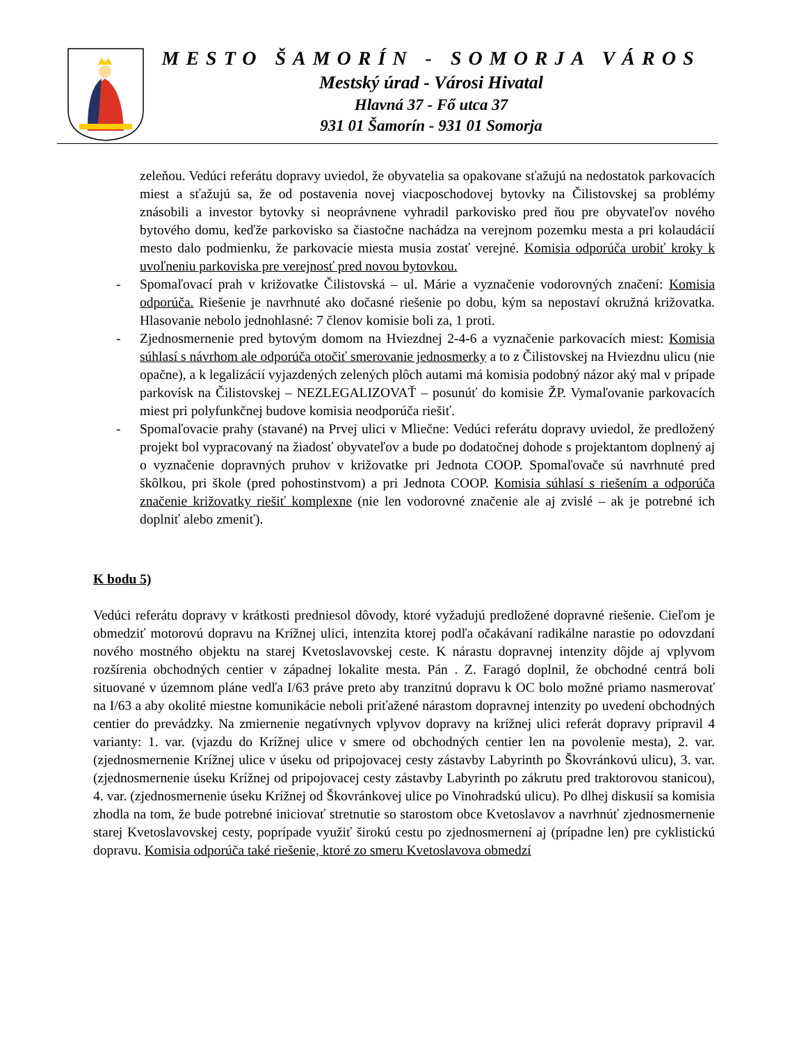MESTO ŠAMORÍN - SOMORJA VÁROS
Mestský úrad - Városi Hivatal
Hlavná 37 - Fő utca 37
931 01 Šamorín - 931 01 Somorja
zeleňou. Vedúci referátu dopravy uviedol, že obyvatelia sa opakovane sťažujú na nedostatok parkovacích miest a sťažujú sa, že od postavenia novej viacposchodovej bytovky na Čilistovskej sa problémy znásobili a investor bytovky si neoprávnene vyhradil parkovisko pred ňou pre obyvateľov nového bytového domu, keďže parkovisko sa čiastočne nachádza na verejnom pozemku mesta a pri kolaudácií mesto dalo podmienku, že parkovacie miesta musia zostať verejné. Komisia odporúča urobiť kroky k uvoľneniu parkoviska pre verejnosť pred novou bytovkou.
- Spomaľovací prah v križovatke Čilistovská – ul. Márie a vyznačenie vodorovných značení: Komisia odporúča. Riešenie je navrhnuté ako dočasné riešenie po dobu, kým sa nepostaví okružná križovatka. Hlasovanie nebolo jednohlasné: 7 členov komisie boli za, 1 proti.
- Zjednosmernenie pred bytovým domom na Hviezdnej 2-4-6 a vyznačenie parkovacích miest: Komisia súhlasí s návrhom ale odporúča otočiť smerovanie jednosmerky a to z Čilistovskej na Hviezdnu ulicu (nie opačne), a k legalizácií vyjazdených zelených plôch autami má komisia podobný názor aký mal v prípade parkovísk na Čilistovskej – NEZLEGALIZOVAŤ – posunúť do komisie ŽP. Vymaľovanie parkovacích miest pri polyfunkčnej budove komisia neodporúča riešiť.
- Spomaľovacie prahy (stavané) na Prvej ulici v Mliečne: Vedúci referátu dopravy uviedol, že predložený projekt bol vypracovaný na žiadosť obyvateľov a bude po dodatočnej dohode s projektantom doplnený aj o vyznačenie dopravných pruhov v križovatke pri Jednota COOP. Spomaľovače sú navrhnuté pred škôlkou, pri škole (pred pohostinstvom) a pri Jednota COOP. Komisia súhlasí s riešením a odporúča značenie križovatky riešiť komplexne (nie len vodorovné značenie ale aj zvislé – ak je potrebné ich doplniť alebo zmeniť).
K bodu 5)
Vedúci referátu dopravy v krátkosti predniesol dôvody, ktoré vyžadujú predložené dopravné riešenie. Cieľom je obmedziť motorovú dopravu na Krížnej ulici, intenzita ktorej podľa očakávaní radikálne narastie po odovzdaní nového mostného objektu na starej Kvetoslavovskej ceste. K nárastu dopravnej intenzity dôjde aj vplyvom rozšírenia obchodných centier v západnej lokalite mesta. Pán . Z. Faragó doplnil, že obchodné centrá boli situované v územnom pláne vedľa I/63 práve preto aby tranzitnú dopravu k OC bolo možné priamo nasmerovať na I/63 a aby okolité miestne komunikácie neboli priťažené nárastom dopravnej intenzity po uvedení obchodných centier do prevádzky. Na zmiernenie negatívnych vplyvov dopravy na krížnej ulici referát dopravy pripravil 4 varianty: 1. var. (vjazdu do Krížnej ulice v smere od obchodných centier len na povolenie mesta), 2. var. (zjednosmernenie Krížnej ulice v úseku od pripojovacej cesty zástavby Labyrinth po Škovránkovú ulicu), 3. var. (zjednosmernenie úseku Krížnej od pripojovacej cesty zástavby Labyrinth po zákrutu pred traktorovou stanicou), 4. var. (zjednosmernenie úseku Krížnej od Škovránkovej ulice po Vinohradskú ulicu). Po dlhej diskusií sa komisia zhodla na tom, že bude potrebné iniciovať stretnutie so starostom obce Kvetoslavov a navrhnúť zjednosmernenie starej Kvetoslavovskej cesty, poprípade využiť širokú cestu po zjednosmernení aj (prípadne len) pre cyklistickú dopravu. Komisia odporúča také riešenie, ktoré zo smeru Kvetoslavova obmedzí